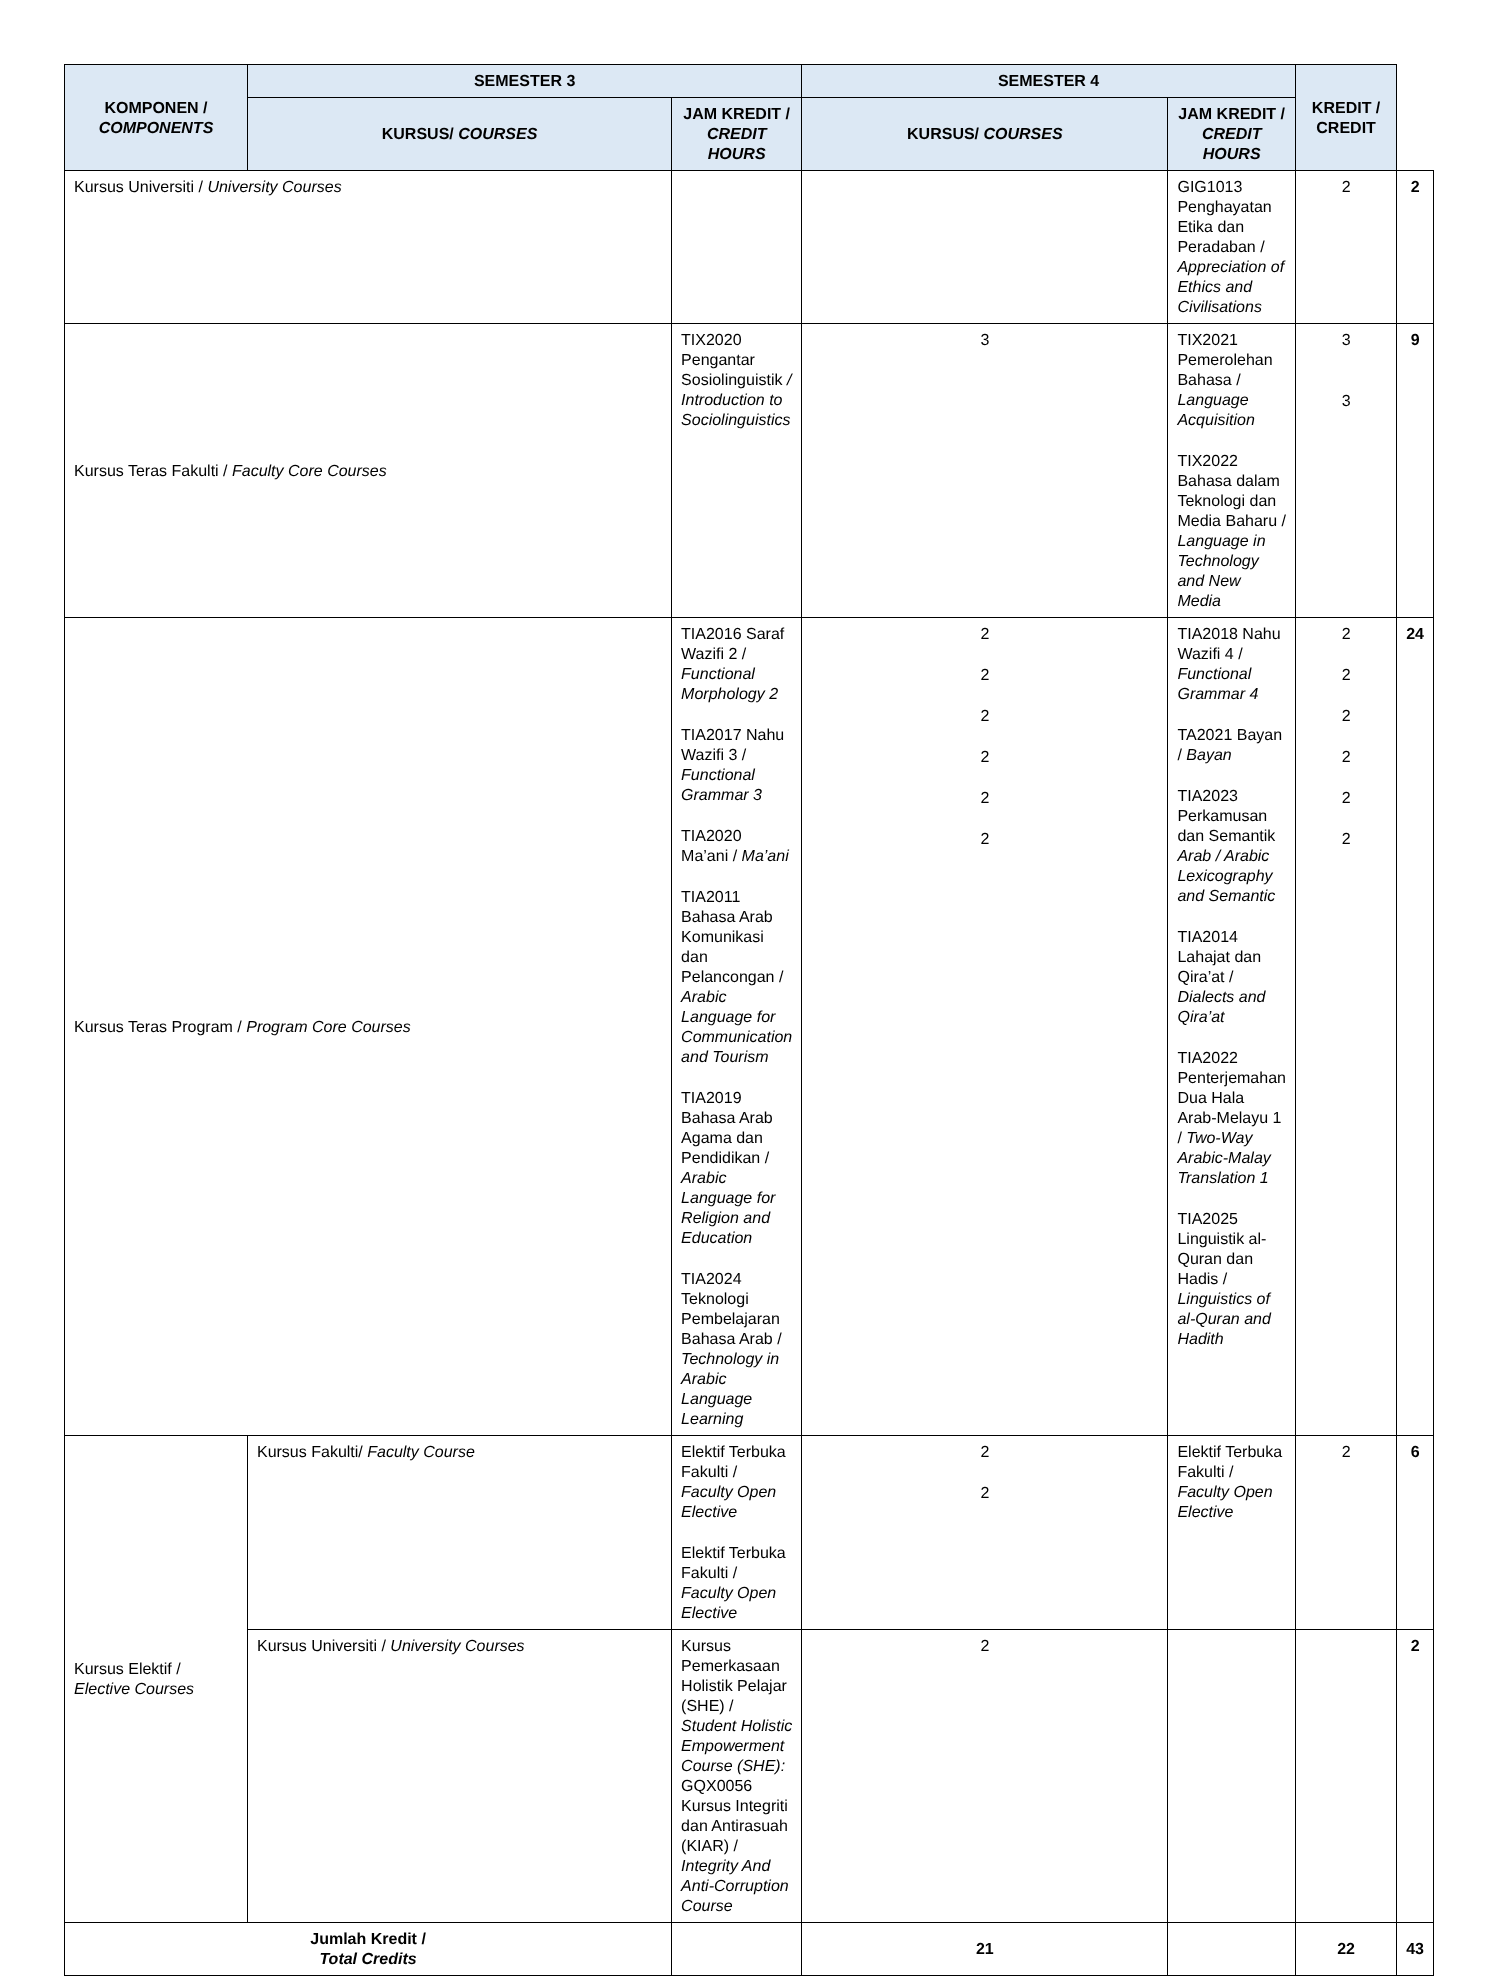| KOMPONEN / COMPONENTS | SEMESTER 3 | | SEMESTER 4 | | KREDIT / CREDIT | |
| --- | --- | --- | --- | --- | --- | --- |
| | KURSUS/ COURSES | JAM KREDIT / CREDIT HOURS | KURSUS/ COURSES | JAM KREDIT / CREDIT HOURS | | |
| Kursus Universiti / University Courses | | | | GIG1013 Penghayatan Etika dan Peradaban / Appreciation of Ethics and Civilisations | 2 | 2 |
| Kursus Teras Fakulti / Faculty Core Courses | | TIX2020 Pengantar Sosiolinguistik / Introduction to Sociolinguistics | 3 | TIX2021 Pemerolehan Bahasa / Language Acquisition TIX2022 Bahasa dalam Teknologi dan Media Baharu / Language in Technology and New Media | 3 3 | 9 |
| Kursus Teras Program / Program Core Courses | | TIA2016 Saraf Wazifi 2 / Functional Morphology 2 TIA2017 Nahu Wazifi 3 / Functional Grammar 3 TIA2020 Ma’ani / Ma’ani TIA2011 Bahasa Arab Komunikasi dan Pelancongan / Arabic Language for Communication and Tourism TIA2019 Bahasa Arab Agama dan Pendidikan / Arabic Language for Religion and Education TIA2024 Teknologi Pembelajaran Bahasa Arab / Technology in Arabic Language Learning | 2 2 2 2 2 2 | TIA2018 Nahu Wazifi 4 / Functional Grammar 4 TA2021 Bayan / Bayan TIA2023 Perkamusan dan Semantik Arab / Arabic Lexicography and Semantic TIA2014 Lahajat dan Qira’at / Dialects and Qira’at TIA2022 Penterjemahan Dua Hala Arab-Melayu 1 / Two-Way Arabic-Malay Translation 1 TIA2025 Linguistik al-Quran dan Hadis / Linguistics of al-Quran and Hadith | 2 2 2 2 2 2 | 24 |
| Kursus Elektif / Elective Courses | Kursus Fakulti/ Faculty Course | Elektif Terbuka Fakulti / Faculty Open Elective Elektif Terbuka Fakulti / Faculty Open Elective | 2 2 | Elektif Terbuka Fakulti / Faculty Open Elective | 2 | 6 |
| | Kursus Universiti / University Courses | Kursus Pemerkasaan Holistik Pelajar (SHE) / Student Holistic Empowerment Course (SHE): GQX0056 Kursus Integriti dan Antirasuah (KIAR) / Integrity And Anti-Corruption Course | 2 | | | 2 |
| Jumlah Kredit / Total Credits | | | 21 | | 22 | 43 |